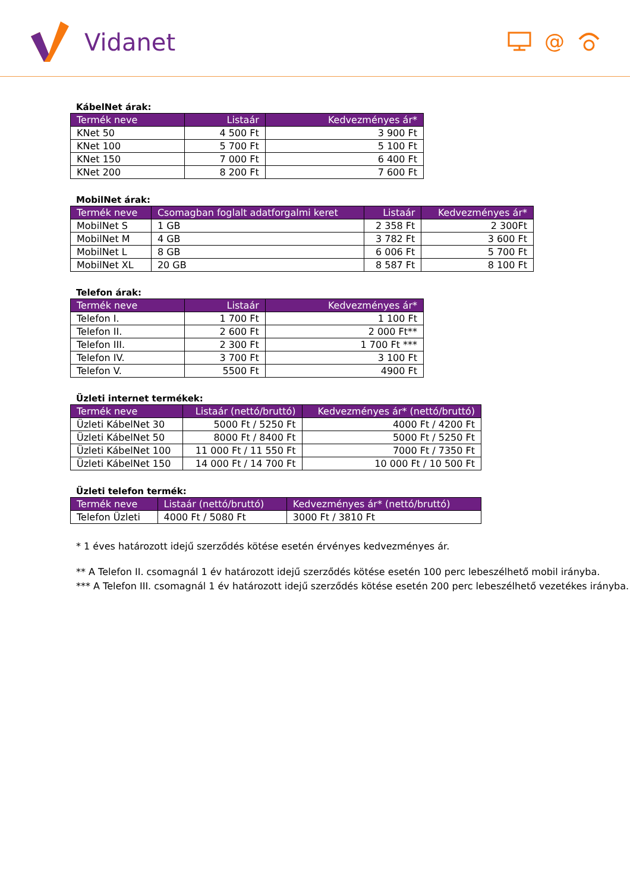Vidanet
@
KábelNet árak:
| Termék neve | Listaár | Kedvezményes ár* |
| --- | --- | --- |
| KNet 50 | 4 500 Ft | 3 900 Ft |
| KNet 100 | 5 700 Ft | 5 100 Ft |
| KNet 150 | 7 000 Ft | 6 400 Ft |
| KNet 200 | 8 200 Ft | 7 600 Ft |
MobilNet árak:
| Termék neve | Csomagban foglalt adatforgalmi keret | Listaár | Kedvezményes ár* |
| --- | --- | --- | --- |
| MobilNet S | 1 GB | 2 358 Ft | 2 300Ft |
| MobilNet M | 4 GB | 3 782 Ft | 3 600 Ft |
| MobilNet L | 8 GB | 6 006 Ft | 5 700 Ft |
| MobilNet XL | 20 GB | 8 587 Ft | 8 100 Ft |
Telefon árak:
| Termék neve | Listaár | Kedvezményes ár* |
| --- | --- | --- |
| Telefon I. | 1 700 Ft | 1 100 Ft |
| Telefon II. | 2 600 Ft | 2 000 Ft** |
| Telefon III. | 2 300 Ft | 1 700 Ft *** |
| Telefon IV. | 3 700 Ft | 3 100 Ft |
| Telefon V. | 5500 Ft | 4900 Ft |
Üzleti internet termékek:
| Termék neve | Listaár (nettó/bruttó) | Kedvezményes ár* (nettó/bruttó) |
| --- | --- | --- |
| Üzleti KábelNet 30 | 5000 Ft / 5250 Ft | 4000 Ft / 4200 Ft |
| Üzleti KábelNet 50 | 8000 Ft / 8400 Ft | 5000 Ft / 5250 Ft |
| Üzleti KábelNet 100 | 11 000 Ft / 11 550 Ft | 7000 Ft / 7350 Ft |
| Üzleti KábelNet 150 | 14 000 Ft / 14 700 Ft | 10 000 Ft / 10 500 Ft |
Üzleti telefon termék:
| Termék neve | Listaár (nettó/bruttó) | Kedvezményes ár* (nettó/bruttó) |
| --- | --- | --- |
| Telefon Üzleti | 4000 Ft / 5080 Ft | 3000 Ft / 3810 Ft |
* 1 éves határozott idejű szerződés kötése esetén érvényes kedvezményes ár.
** A Telefon II. csomagnál 1 év határozott idejű szerződés kötése esetén 100 perc lebeszélhető mobil irányba.
*** A Telefon III. csomagnál 1 év határozott idejű szerződés kötése esetén 200 perc lebeszélhető vezetékes irányba.